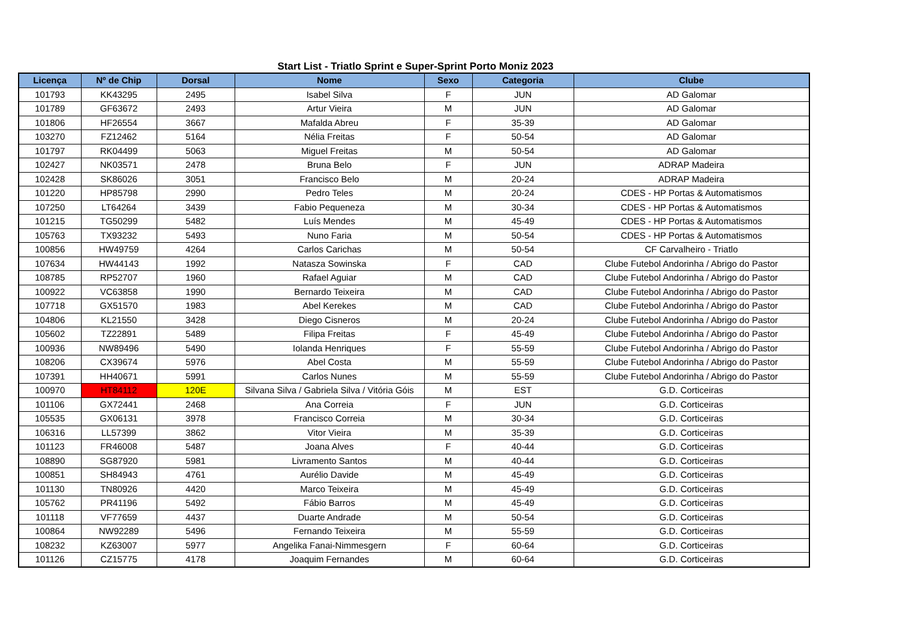Start List - Triatlo Sprint e Super-Sprint Porto Moniz 2023
| Licença | Nº de Chip | Dorsal | Nome | Sexo | Categoria | Clube |
| --- | --- | --- | --- | --- | --- | --- |
| 101793 | KK43295 | 2495 | Isabel Silva | F | JUN | AD Galomar |
| 101789 | GF63672 | 2493 | Artur Vieira | M | JUN | AD Galomar |
| 101806 | HF26554 | 3667 | Mafalda Abreu | F | 35-39 | AD Galomar |
| 103270 | FZ12462 | 5164 | Nélia Freitas | F | 50-54 | AD Galomar |
| 101797 | RK04499 | 5063 | Miguel Freitas | M | 50-54 | AD Galomar |
| 102427 | NK03571 | 2478 | Bruna Belo | F | JUN | ADRAP Madeira |
| 102428 | SK86026 | 3051 | Francisco Belo | M | 20-24 | ADRAP Madeira |
| 101220 | HP85798 | 2990 | Pedro Teles | M | 20-24 | CDES - HP Portas & Automatismos |
| 107250 | LT64264 | 3439 | Fabio Pequeneza | M | 30-34 | CDES - HP Portas & Automatismos |
| 101215 | TG50299 | 5482 | Luís Mendes | M | 45-49 | CDES - HP Portas & Automatismos |
| 105763 | TX93232 | 5493 | Nuno Faria | M | 50-54 | CDES - HP Portas & Automatismos |
| 100856 | HW49759 | 4264 | Carlos Carichas | M | 50-54 | CF Carvalheiro - Triatlo |
| 107634 | HW44143 | 1992 | Natasza Sowinska | F | CAD | Clube Futebol Andorinha / Abrigo do Pastor |
| 108785 | RP52707 | 1960 | Rafael Aguiar | M | CAD | Clube Futebol Andorinha / Abrigo do Pastor |
| 100922 | VC63858 | 1990 | Bernardo Teixeira | M | CAD | Clube Futebol Andorinha / Abrigo do Pastor |
| 107718 | GX51570 | 1983 | Abel Kerekes | M | CAD | Clube Futebol Andorinha / Abrigo do Pastor |
| 104806 | KL21550 | 3428 | Diego Cisneros | M | 20-24 | Clube Futebol Andorinha / Abrigo do Pastor |
| 105602 | TZ22891 | 5489 | Filipa Freitas | F | 45-49 | Clube Futebol Andorinha / Abrigo do Pastor |
| 100936 | NW89496 | 5490 | Iolanda Henriques | F | 55-59 | Clube Futebol Andorinha / Abrigo do Pastor |
| 108206 | CX39674 | 5976 | Abel Costa | M | 55-59 | Clube Futebol Andorinha / Abrigo do Pastor |
| 107391 | HH40671 | 5991 | Carlos Nunes | M | 55-59 | Clube Futebol Andorinha / Abrigo do Pastor |
| 100970 | HT84112 | 120E | Silvana Silva / Gabriela Silva / Vitória Góis | M | EST | G.D. Corticeiras |
| 101106 | GX72441 | 2468 | Ana Correia | F | JUN | G.D. Corticeiras |
| 105535 | GX06131 | 3978 | Francisco Correia | M | 30-34 | G.D. Corticeiras |
| 106316 | LL57399 | 3862 | Vitor Vieira | M | 35-39 | G.D. Corticeiras |
| 101123 | FR46008 | 5487 | Joana Alves | F | 40-44 | G.D. Corticeiras |
| 108890 | SG87920 | 5981 | Livramento Santos | M | 40-44 | G.D. Corticeiras |
| 100851 | SH84943 | 4761 | Aurélio Davide | M | 45-49 | G.D. Corticeiras |
| 101130 | TN80926 | 4420 | Marco Teixeira | M | 45-49 | G.D. Corticeiras |
| 105762 | PR41196 | 5492 | Fábio Barros | M | 45-49 | G.D. Corticeiras |
| 101118 | VF77659 | 4437 | Duarte Andrade | M | 50-54 | G.D. Corticeiras |
| 100864 | NW92289 | 5496 | Fernando Teixeira | M | 55-59 | G.D. Corticeiras |
| 108232 | KZ63007 | 5977 | Angelika Fanai-Nimmesgern | F | 60-64 | G.D. Corticeiras |
| 101126 | CZ15775 | 4178 | Joaquim Fernandes | M | 60-64 | G.D. Corticeiras |